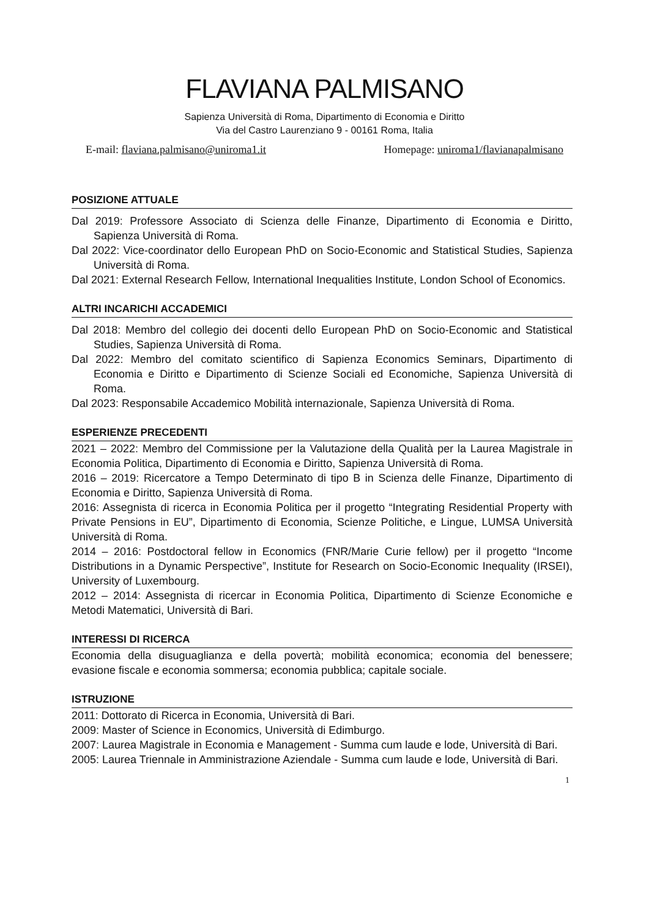FLAVIANA PALMISANO
Sapienza Università di Roma, Dipartimento di Economia e Diritto
Via del Castro Laurenziano 9 - 00161 Roma, Italia
E-mail: flaviana.palmisano@uniroma1.it Homepage: uniroma1/flavianapalmisano
POSIZIONE ATTUALE
Dal 2019: Professore Associato di Scienza delle Finanze, Dipartimento di Economia e Diritto, Sapienza Università di Roma.
Dal 2022: Vice-coordinator dello European PhD on Socio-Economic and Statistical Studies, Sapienza Università di Roma.
Dal 2021: External Research Fellow, International Inequalities Institute, London School of Economics.
ALTRI INCARICHI ACCADEMICI
Dal 2018: Membro del collegio dei docenti dello European PhD on Socio-Economic and Statistical Studies, Sapienza Università di Roma.
Dal 2022: Membro del comitato scientifico di Sapienza Economics Seminars, Dipartimento di Economia e Diritto e Dipartimento di Scienze Sociali ed Economiche, Sapienza Università di Roma.
Dal 2023: Responsabile Accademico Mobilità internazionale, Sapienza Università di Roma.
ESPERIENZE PRECEDENTI
2021 – 2022: Membro del Commissione per la Valutazione della Qualità per la Laurea Magistrale in Economia Politica, Dipartimento di Economia e Diritto, Sapienza Università di Roma.
2016 – 2019: Ricercatore a Tempo Determinato di tipo B in Scienza delle Finanze, Dipartimento di Economia e Diritto, Sapienza Università di Roma.
2016: Assegnista di ricerca in Economia Politica per il progetto “Integrating Residential Property with Private Pensions in EU”, Dipartimento di Economia, Scienze Politiche, e Lingue, LUMSA Università Università di Roma.
2014 – 2016: Postdoctoral fellow in Economics (FNR/Marie Curie fellow) per il progetto “Income Distributions in a Dynamic Perspective”, Institute for Research on Socio-Economic Inequality (IRSEI), University of Luxembourg.
2012 – 2014: Assegnista di ricercar in Economia Politica, Dipartimento di Scienze Economiche e Metodi Matematici, Università di Bari.
INTERESSI DI RICERCA
Economia della disuguaglianza e della povertà; mobilità economica; economia del benessere; evasione fiscale e economia sommersa; economia pubblica; capitale sociale.
ISTRUZIONE
2011: Dottorato di Ricerca in Economia, Università di Bari.
2009: Master of Science in Economics, Università di Edimburgo.
2007: Laurea Magistrale in Economia e Management - Summa cum laude e lode, Università di Bari.
2005: Laurea Triennale in Amministrazione Aziendale - Summa cum laude e lode, Università di Bari.
1